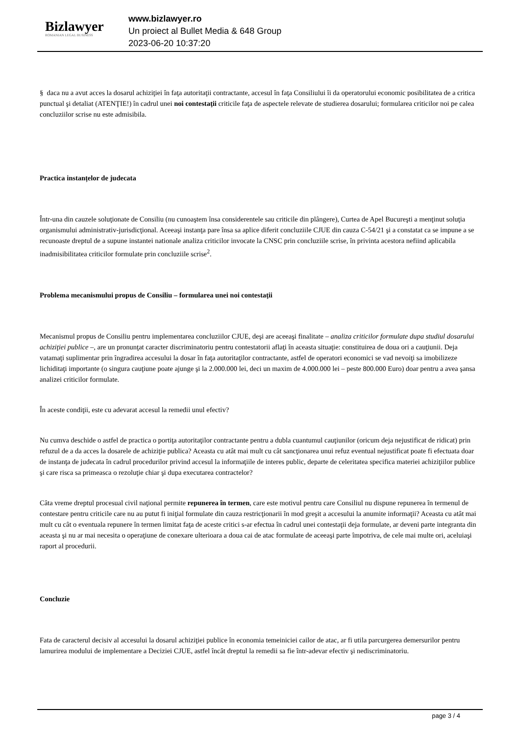Bizlawyer
ROMANIAN LEGAL BUSINESS
www.bizlawyer.ro
Un proiect al Bullet Media & 648 Group
2023-06-20 10:37:20
§ daca nu a avut acces la dosarul achiziţiei în faţa autoritaţii contractante, accesul în faţa Consiliului îi da operatorului economic posibilitatea de a critica punctual şi detaliat (ATENŢIE!) în cadrul unei noi contestaţii criticile faţa de aspectele relevate de studierea dosarului; formularea criticilor noi pe calea concluziilor scrise nu este admisibila.
Practica instanțelor de judecata
Într-una din cauzele soluţionate de Consiliu (nu cunoaştem însa considerentele sau criticile din plângere), Curtea de Apel Bucureşti a menţinut soluţia organismului administrativ-jurisdicţional. Aceeaşi instanţa pare însa sa aplice diferit concluziile CJUE din cauza C-54/21 şi a constatat ca se impune a se recunoaste dreptul de a supune instantei nationale analiza criticilor invocate la CNSC prin concluziile scrise, în privinta acestora nefiind aplicabila inadmisibilitatea criticilor formulate prin concluziile scrise<sup>2</sup>.
Problema mecanismului propus de Consiliu – formularea unei noi contestaţii
Mecanismul propus de Consiliu pentru implementarea concluziilor CJUE, deşi are aceeaşi finalitate – analiza criticilor formulate dupa studiul dosarului achiziţiei publice –, are un pronunţat caracter discriminatoriu pentru contestatorii aflaţi în aceasta situaţie: constituirea de doua ori a cauţiunii. Deja vatamaţi suplimentar prin îngradirea accesului la dosar în faţa autoritaţilor contractante, astfel de operatori economici se vad nevoiţi sa imobilizeze lichiditaţi importante (o singura cauţiune poate ajunge şi la 2.000.000 lei, deci un maxim de 4.000.000 lei – peste 800.000 Euro) doar pentru a avea şansa analizei criticilor formulate.
În aceste condiţii, este cu adevarat accesul la remedii unul efectiv?
Nu cumva deschide o astfel de practica o portiţa autoritaţilor contractante pentru a dubla cuantumul cauţiunilor (oricum deja nejustificat de ridicat) prin refuzul de a da acces la dosarele de achiziţie publica? Aceasta cu atât mai mult cu cât sancţionarea unui refuz eventual nejustificat poate fi efectuata doar de instanţa de judecata în cadrul procedurilor privind accesul la informaţiile de interes public, departe de celeritatea specifica materiei achiziţiilor publice şi care risca sa primeasca o rezoluţie chiar şi dupa executarea contractelor?
Câta vreme dreptul procesual civil naţional permite repunerea în termen, care este motivul pentru care Consiliul nu dispune repunerea în termenul de contestare pentru criticile care nu au putut fi iniţial formulate din cauza restricţionarii în mod greşit a accesului la anumite informaţii? Aceasta cu atât mai mult cu cât o eventuala repunere în termen limitat faţa de aceste critici s-ar efectua în cadrul unei contestaţii deja formulate, ar deveni parte integranta din aceasta şi nu ar mai necesita o operaţiune de conexare ulterioara a doua cai de atac formulate de aceeaşi parte împotriva, de cele mai multe ori, aceluiaşi raport al procedurii.
Concluzie
Fata de caracterul decisiv al accesului la dosarul achiziţiei publice în economia temeiniciei cailor de atac, ar fi utila parcurgerea demersurilor pentru lamurirea modului de implementare a Deciziei CJUE, astfel încât dreptul la remedii sa fie într-adevar efectiv şi nediscriminatoriu.
page 3 / 4